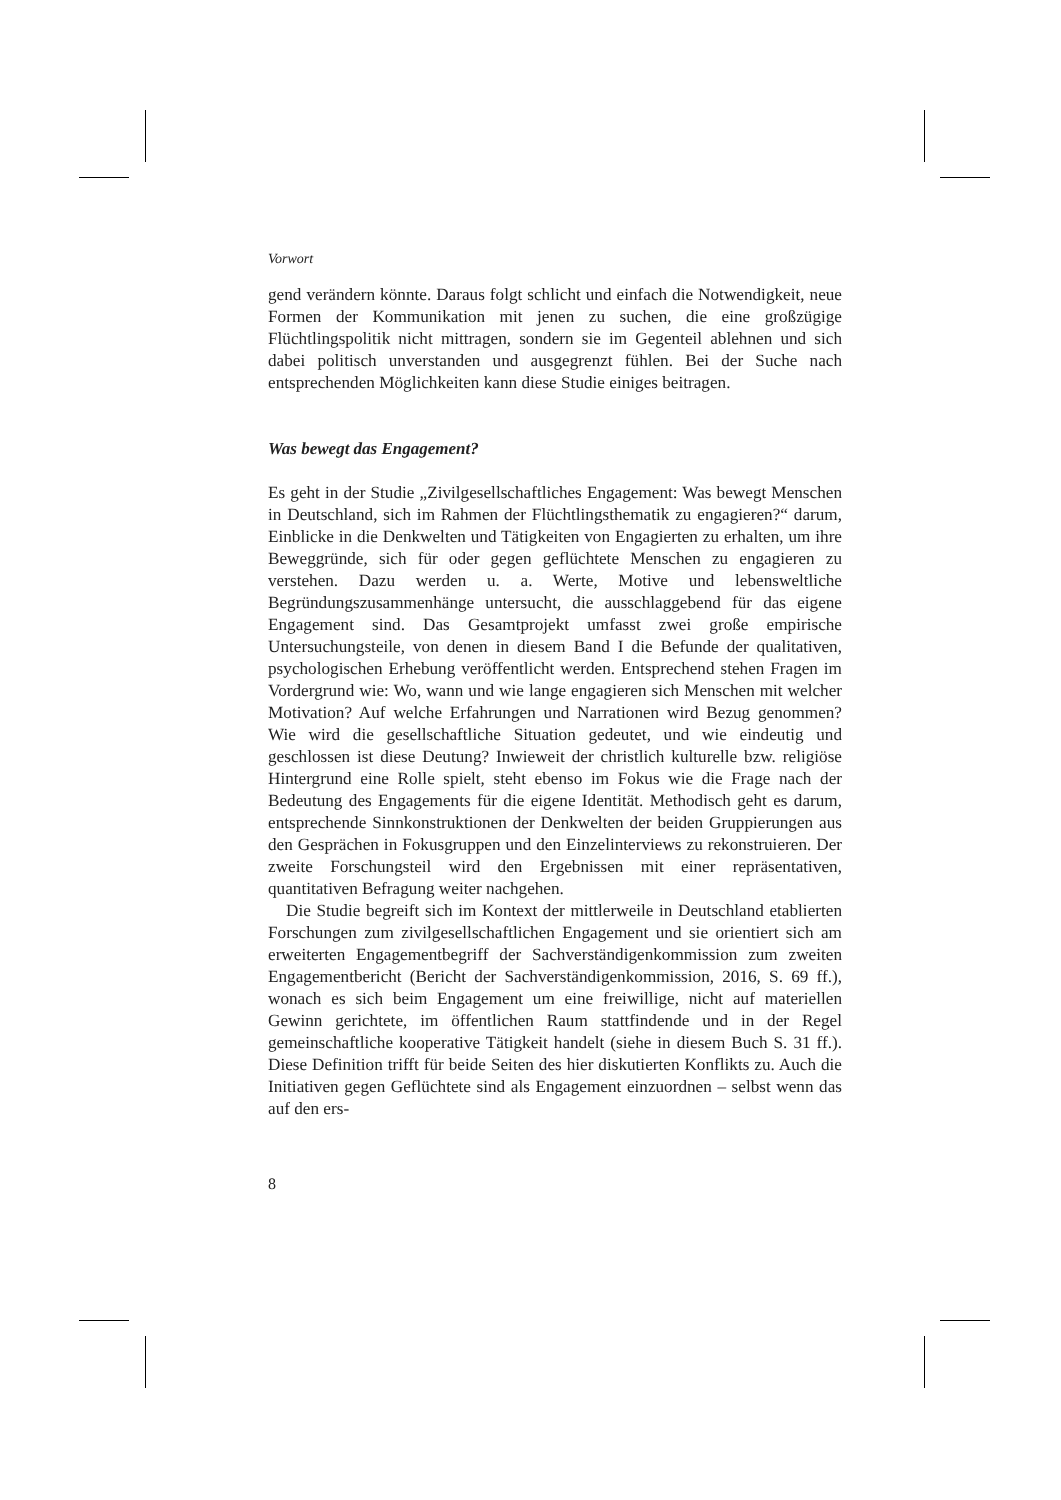Vorwort
gend verändern könnte. Daraus folgt schlicht und einfach die Notwendigkeit, neue Formen der Kommunikation mit jenen zu suchen, die eine großzügige Flüchtlingspolitik nicht mittragen, sondern sie im Gegenteil ablehnen und sich dabei politisch unverstanden und ausgegrenzt fühlen. Bei der Suche nach entsprechenden Möglichkeiten kann diese Studie einiges beitragen.
Was bewegt das Engagement?
Es geht in der Studie „Zivilgesellschaftliches Engagement: Was bewegt Menschen in Deutschland, sich im Rahmen der Flüchtlingsthematik zu engagieren?“ darum, Einblicke in die Denkwelten und Tätigkeiten von Engagierten zu erhalten, um ihre Beweggründe, sich für oder gegen geflüchtete Menschen zu engagieren zu verstehen. Dazu werden u. a. Werte, Motive und lebensweltliche Begründungszusammenhänge untersucht, die ausschlaggebend für das eigene Engagement sind. Das Gesamtprojekt umfasst zwei große empirische Untersuchungsteile, von denen in diesem Band I die Befunde der qualitativen, psychologischen Erhebung veröffentlicht werden. Entsprechend stehen Fragen im Vordergrund wie: Wo, wann und wie lange engagieren sich Menschen mit welcher Motivation? Auf welche Erfahrungen und Narrationen wird Bezug genommen? Wie wird die gesellschaftliche Situation gedeutet, und wie eindeutig und geschlossen ist diese Deutung? Inwieweit der christlich kulturelle bzw. religiöse Hintergrund eine Rolle spielt, steht ebenso im Fokus wie die Frage nach der Bedeutung des Engagements für die eigene Identität. Methodisch geht es darum, entsprechende Sinnkonstruktionen der Denkwelten der beiden Gruppierungen aus den Gesprächen in Fokusgruppen und den Einzelinterviews zu rekonstruieren. Der zweite Forschungsteil wird den Ergebnissen mit einer repräsentativen, quantitativen Befragung weiter nachgehen.
Die Studie begreift sich im Kontext der mittlerweile in Deutschland etablierten Forschungen zum zivilgesellschaftlichen Engagement und sie orientiert sich am erweiterten Engagementbegriff der Sachverständigenkommission zum zweiten Engagementbericht (Bericht der Sachverständigenkommission, 2016, S. 69 ff.), wonach es sich beim Engagement um eine freiwillige, nicht auf materiellen Gewinn gerichtete, im öffentlichen Raum stattfindende und in der Regel gemeinschaftliche kooperative Tätigkeit handelt (siehe in diesem Buch S. 31 ff.). Diese Definition trifft für beide Seiten des hier diskutierten Konflikts zu. Auch die Initiativen gegen Geflüchtete sind als Engagement einzuordnen – selbst wenn das auf den ers-
8